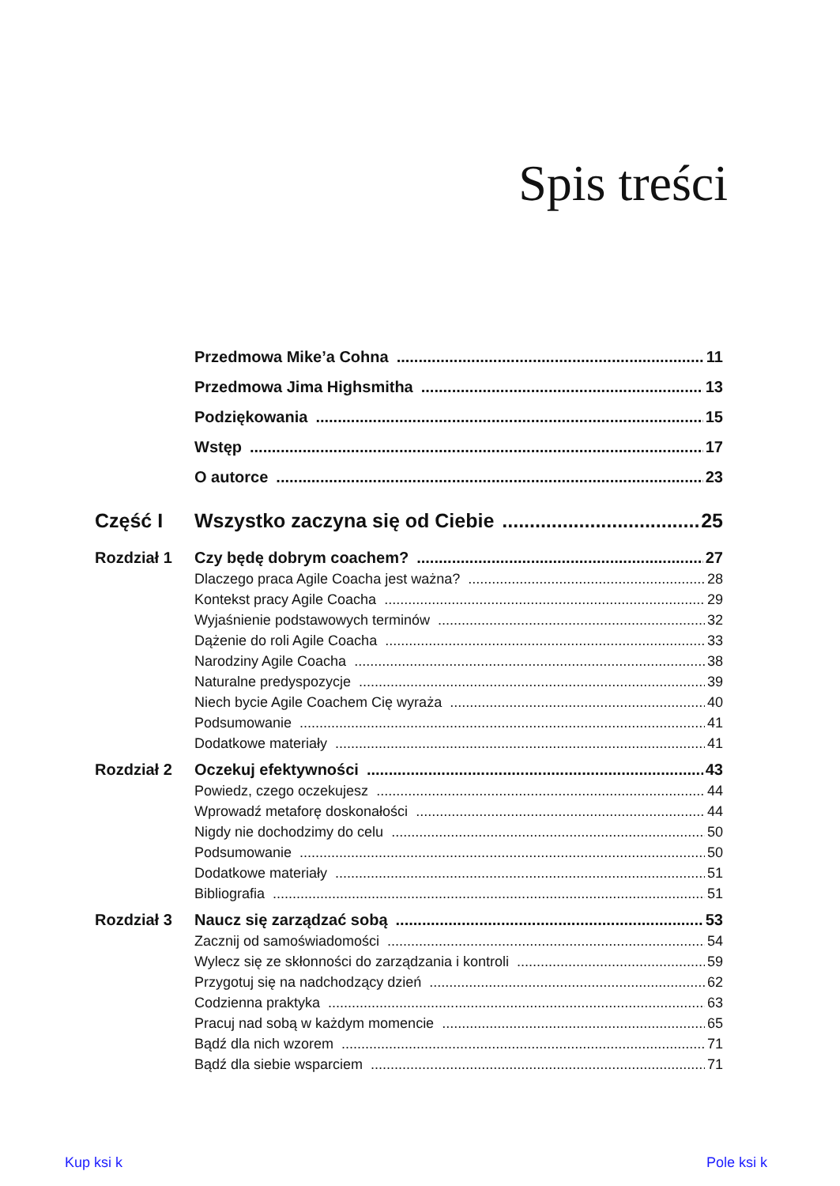Spis treści
Przedmowa Mike’a Cohna 11
Przedmowa Jima Highsmitha 13
Podziękowania 15
Wstęp 17
O autorce 23
Część I Wszystko zaczyna się od Ciebie 25
Rozdział 1 Czy będę dobrym coachem? 27
Dlaczego praca Agile Coacha jest ważna? 28
Kontekst pracy Agile Coacha 29
Wyjaśnienie podstawowych terminów 32
Dążenie do roli Agile Coacha 33
Narodziny Agile Coacha 38
Naturalne predyspozycje 39
Niech bycie Agile Coachem Cię wyraża 40
Podsumowanie 41
Dodatkowe materiały 41
Rozdział 2 Oczekuj efektywności 43
Powiedz, czego oczekujesz 44
Wprowadź metaforę doskonałości 44
Nigdy nie dochodzimy do celu 50
Podsumowanie 50
Dodatkowe materiały 51
Bibliografia 51
Rozdział 3 Naucz się zarządzać sobą 53
Zacznij od samoświadomości 54
Wylecz się ze skłonności do zarządzania i kontroli 59
Przygotuj się na nadchodzący dzień 62
Codzienna praktyka 63
Pracuj nad sobą w każdym momencie 65
Bądź dla nich wzorem 71
Bądź dla siebie wsparciem 71
Kup ksi k Pole ksi k